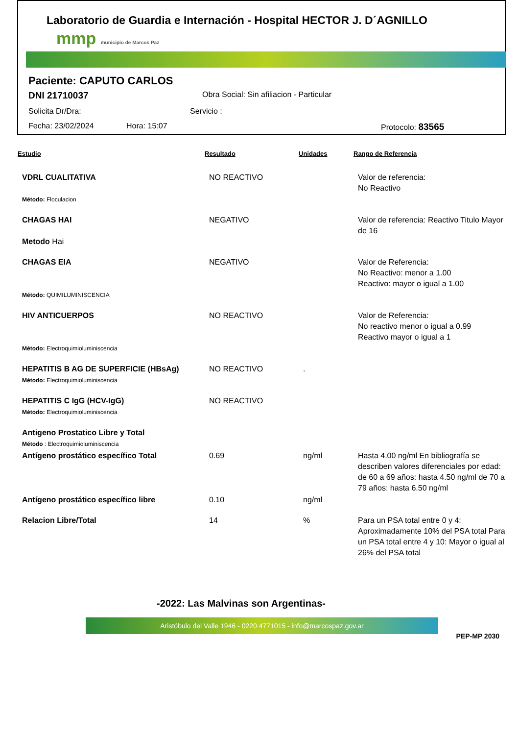Laboratorio de Guardia e Internación - Hospital HECTOR J. D´AGNILLO
mmp municipio de Marcos Paz
Paciente: CAPUTO CARLOS
DNI 21710037 Obra Social: Sin afiliacion - Particular
Solicita Dr/Dra: Servicio :
Fecha: 23/02/2024 Hora: 15:07 Protocolo: 83565
| Estudio | Resultado | Unidades | Rango de Referencia |
| --- | --- | --- | --- |
| VDRL CUALITATIVA Método: Floculacion | NO REACTIVO | | Valor de referencia: No Reactivo |
| CHAGAS HAI Metodo Hai | NEGATIVO | | Valor de referencia: Reactivo Titulo Mayor de 16 |
| CHAGAS EIA Método: QUIMILUMINISCENCIA | NEGATIVO | | Valor de Referencia: No Reactivo: menor a 1.00 Reactivo: mayor o igual a 1.00 |
| HIV ANTICUERPOS Método: Electroquimioluminiscencia | NO REACTIVO | | Valor de Referencia: No reactivo menor o igual a 0.99 Reactivo mayor o igual a 1 |
| HEPATITIS B AG DE SUPERFICIE (HBsAg) Método: Electroquimioluminiscencia | NO REACTIVO | . | |
| HEPATITIS C IgG (HCV-IgG) Método: Electroquimioluminiscencia | NO REACTIVO | | |
| Antigeno Prostatico Libre y Total Método : Electroquimioluminiscencia | | | |
| Antígeno prostático específico Total | 0.69 | ng/ml | Hasta 4.00 ng/ml En bibliografía se describen valores diferenciales por edad: de 60 a 69 años: hasta 4.50 ng/ml de 70 a 79 años: hasta 6.50 ng/ml |
| Antígeno prostático específico libre | 0.10 | ng/ml | |
| Relacion Libre/Total | 14 | % | Para un PSA total entre 0 y 4: Aproximadamente 10% del PSA total Para un PSA total entre 4 y 10: Mayor o igual al 26% del PSA total |
-2022: Las Malvinas son Argentinas-
Aristóbulo del Valle 1946 - 0220 4771015 - info@marcospaz.gov.ar
PEP-MP 2030